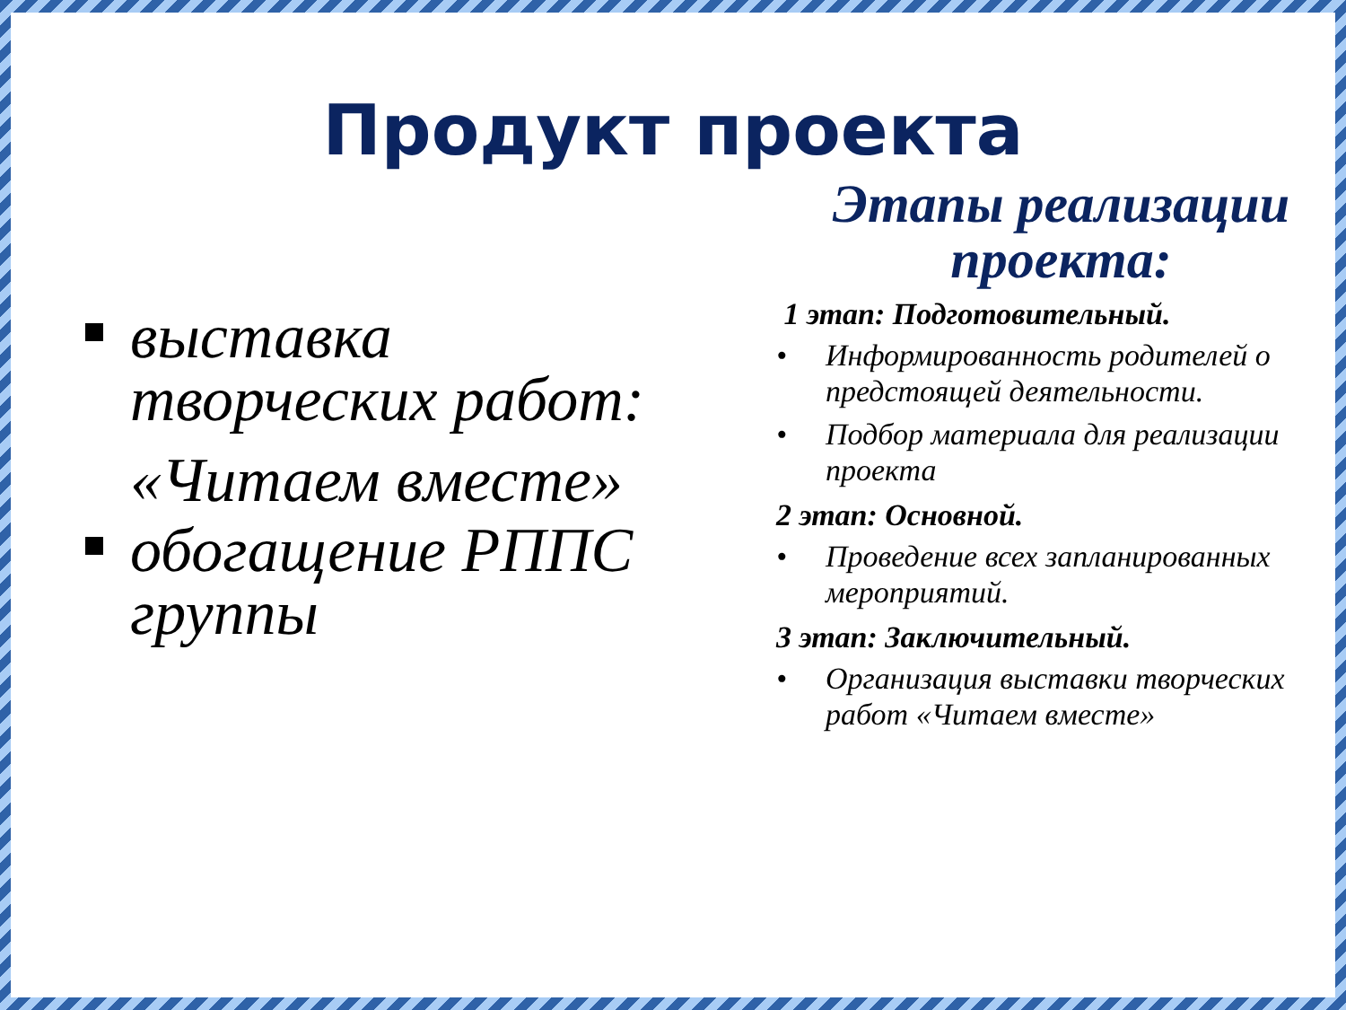Продукт проекта
выставка творческих работ:
«Читаем вместе»
обогащение РППС группы
Этапы реализации проекта:
1 этап: Подготовительный.
• Информированность родителей о предстоящей деятельности.
• Подбор материала для реализации проекта
2 этап: Основной.
• Проведение всех запланированных мероприятий.
3 этап: Заключительный.
• Организация выставки творческих работ «Читаем вместе»